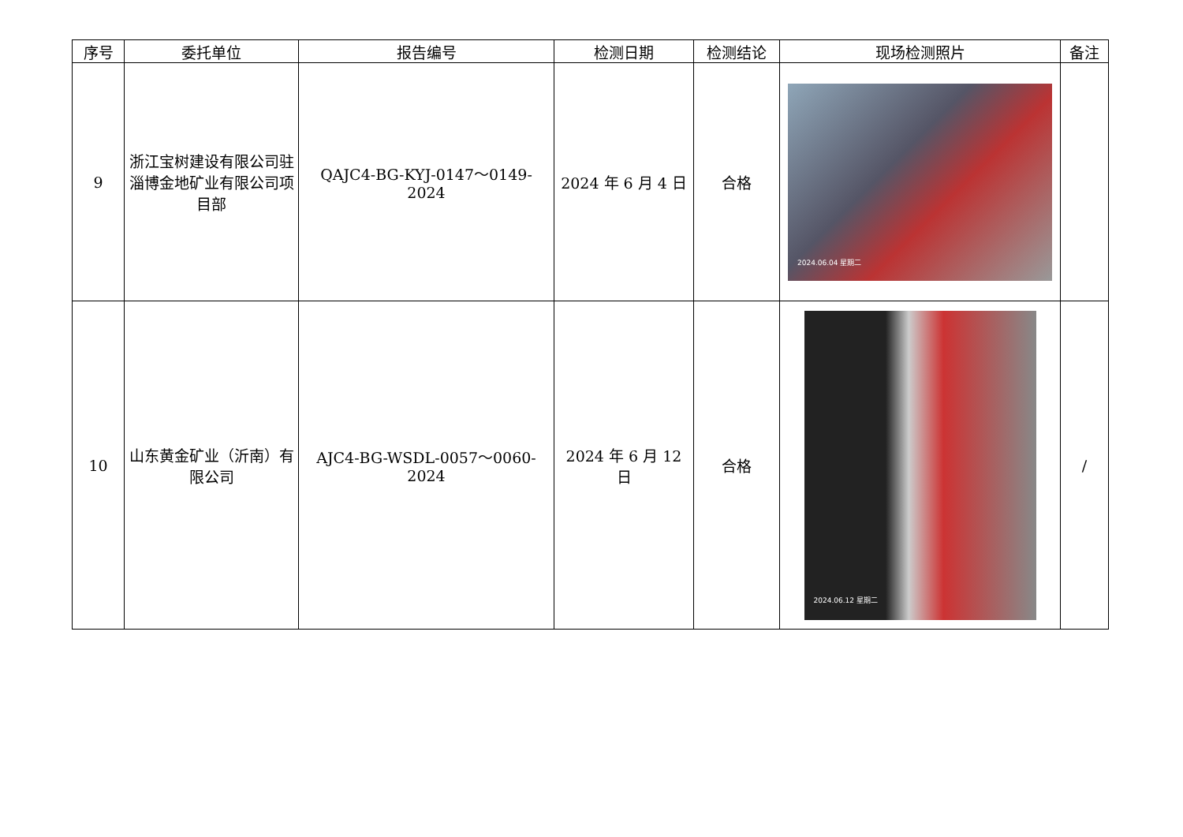| 序号 | 委托单位 | 报告编号 | 检测日期 | 检测结论 | 现场检测照片 | 备注 |
| --- | --- | --- | --- | --- | --- | --- |
| 9 | 浙江宝树建设有限公司驻淄博金地矿业有限公司项目部 | QAJC4-BG-KYJ-0147～0149-2024 | 2024 年 6 月 4 日 | 合格 | 2024.06.04 星期二 | |
| 10 | 山东黄金矿业（沂南）有限公司 | AJC4-BG-WSDL-0057～0060-2024 | 2024 年 6 月 12 日 | 合格 | 2024.06.12 星期二 | / |